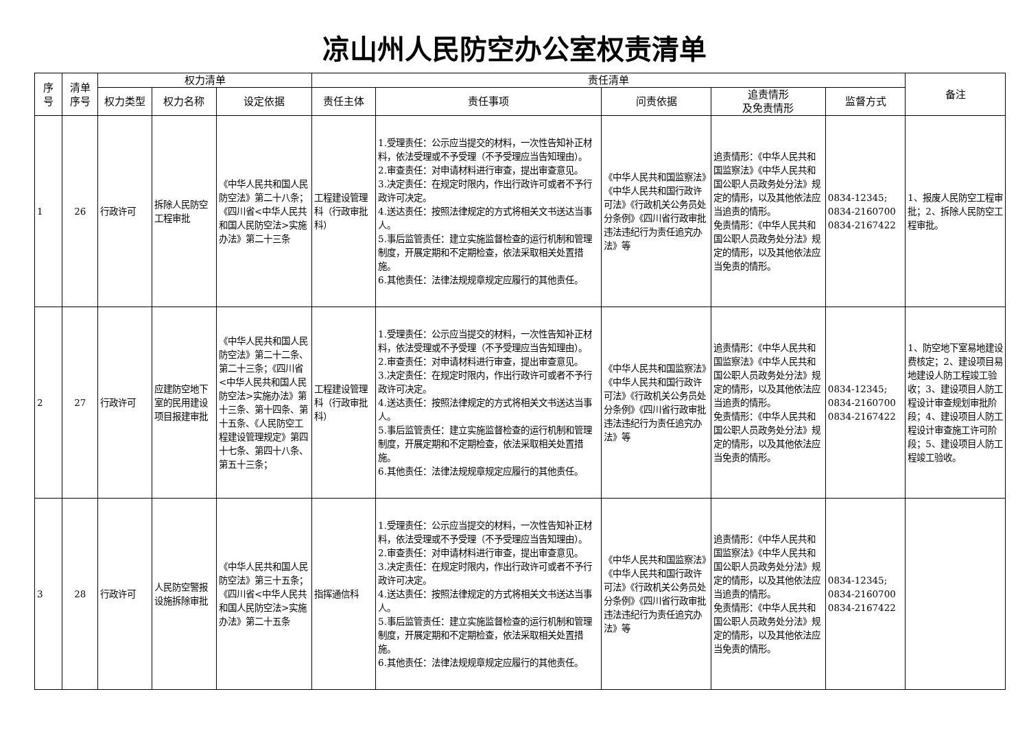凉山州人民防空办公室权责清单
| 序 号 | 清单 序号 | 权力清单 | | | 责任清单 | | | | | 备注 |
| --- | --- | --- | --- | --- | --- | --- | --- | --- | --- | --- |
| | | 权力类型 | 权力名称 | 设定依据 | 责任主体 | 责任事项 | 问责依据 | 追责情形 及免责情形 | 监督方式 | |
| 1 | 26 | 行政许可 | 拆除人民防空工程审批 | 《中华人民共和国人民防空法》第二十八条；《四川省<中华人民共和国人民防空法>实施办法》第二十三条 | 工程建设管理科（行政审批科） | 1.受理责任：公示应当提交的材料，一次性告知补正材料，依法受理或不予受理（不予受理应当告知理由）。 2.审查责任：对申请材料进行审查，提出审查意见。 3.决定责任：在规定时限内，作出行政许可或者不予行政许可决定。 4.送达责任：按照法律规定的方式将相关文书送达当事人。 5.事后监管责任：建立实施监督检查的运行机制和管理制度，开展定期和不定期检查，依法采取相关处置措施。 6.其他责任：法律法规规章规定应履行的其他责任。 | 《中华人民共和国监察法》《中华人民共和国行政许可法》《行政机关公务员处分条例》《四川省行政审批违法违纪行为责任追究办法》等 | 追责情形：《中华人民共和国监察法》《中华人民共和国公职人员政务处分法》规定的情形，以及其他依法应当追责的情形。 免责情形：《中华人民共和国公职人员政务处分法》规定的情形，以及其他依法应当免责的情形。 | 0834-12345; 0834-2160700 0834-2167422 | 1、报废人民防空工程审批；2、拆除人民防空工程审批。 |
| 2 | 27 | 行政许可 | 应建防空地下室的民用建设项目报建审批 | 《中华人民共和国人民防空法》第二十二条、第二十三条；《四川省<中华人民共和国人民防空法>实施办法》第十三条、第十四条、第十五条、《人民防空工程建设管理规定》第四十七条、第四十八条、第五十三条； | 工程建设管理科（行政审批科） | 1.受理责任：公示应当提交的材料，一次性告知补正材料，依法受理或不予受理（不予受理应当告知理由）。 2.审查责任：对申请材料进行审查，提出审查意见。 3.决定责任：在规定时限内，作出行政许可或者不予行政许可决定。 4.送达责任：按照法律规定的方式将相关文书送达当事人。 5.事后监管责任：建立实施监督检查的运行机制和管理制度，开展定期和不定期检查，依法采取相关处置措施。 6.其他责任：法律法规规章规定应履行的其他责任。 | 《中华人民共和国监察法》《中华人民共和国行政许可法》《行政机关公务员处分条例》《四川省行政审批违法违纪行为责任追究办法》等 | 追责情形：《中华人民共和国监察法》《中华人民共和国公职人员政务处分法》规定的情形，以及其他依法应当追责的情形。 免责情形：《中华人民共和国公职人员政务处分法》规定的情形，以及其他依法应当免责的情形。 | 0834-12345; 0834-2160700 0834-2167422 | 1、防空地下室易地建设费核定；2、建设项目易地建设人防工程竣工验收；3、建设项目人防工程设计审查规划审批阶段；4、建设项目人防工程设计审查施工许可阶段；5、建设项目人防工程竣工验收。 |
| 3 | 28 | 行政许可 | 人民防空警报设施拆除审批 | 《中华人民共和国人民防空法》第三十五条；《四川省<中华人民共和国人民防空法>实施办法》第二十五条 | 指挥通信科 | 1.受理责任：公示应当提交的材料，一次性告知补正材料，依法受理或不予受理（不予受理应当告知理由）。 2.审查责任：对申请材料进行审查，提出审查意见。 3.决定责任：在规定时限内，作出行政许可或者不予行政许可决定。 4.送达责任：按照法律规定的方式将相关文书送达当事人。 5.事后监管责任：建立实施监督检查的运行机制和管理制度，开展定期和不定期检查，依法采取相关处置措施。 6.其他责任：法律法规规章规定应履行的其他责任。 | 《中华人民共和国监察法》《中华人民共和国行政许可法》《行政机关公务员处分条例》《四川省行政审批违法违纪行为责任追究办法》等 | 追责情形：《中华人民共和国监察法》《中华人民共和国公职人员政务处分法》规定的情形，以及其他依法应当追责的情形。 免责情形：《中华人民共和国公职人员政务处分法》规定的情形，以及其他依法应当免责的情形。 | 0834-12345; 0834-2160700 0834-2167422 | |